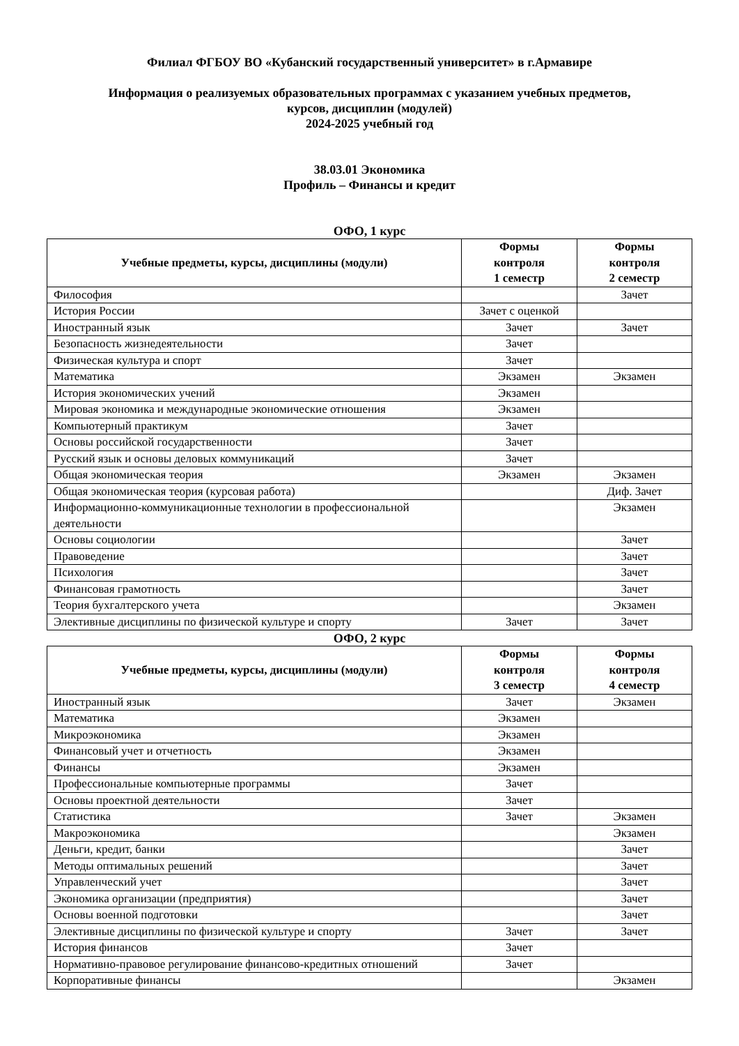Филиал ФГБОУ ВО «Кубанский государственный университет» в г.Армавире
Информация о реализуемых образовательных программах с указанием учебных предметов,
курсов, дисциплин (модулей)
2024-2025 учебный год
38.03.01 Экономика
Профиль – Финансы и кредит
ОФО, 1 курс
| Учебные предметы, курсы, дисциплины (модули) | Формы контроля 1 семестр | Формы контроля 2 семестр |
| --- | --- | --- |
| Философия | | Зачет |
| История России | Зачет с оценкой | |
| Иностранный язык | Зачет | Зачет |
| Безопасность жизнедеятельности | Зачет | |
| Физическая культура и спорт | Зачет | |
| Математика | Экзамен | Экзамен |
| История экономических учений | Экзамен | |
| Мировая экономика и международные экономические отношения | Экзамен | |
| Компьютерный практикум | Зачет | |
| Основы российской государственности | Зачет | |
| Русский язык и основы деловых коммуникаций | Зачет | |
| Общая экономическая теория | Экзамен | Экзамен |
| Общая экономическая теория (курсовая работа) | | Диф. Зачет |
| Информационно-коммуникационные технологии в профессиональной деятельности | | Экзамен |
| Основы социологии | | Зачет |
| Правоведение | | Зачет |
| Психология | | Зачет |
| Финансовая грамотность | | Зачет |
| Теория бухгалтерского учета | | Экзамен |
| Элективные дисциплины по физической культуре и спорту | Зачет | Зачет |
ОФО, 2 курс
| Учебные предметы, курсы, дисциплины (модули) | Формы контроля 3 семестр | Формы контроля 4 семестр |
| --- | --- | --- |
| Иностранный язык | Зачет | Экзамен |
| Математика | Экзамен | |
| Микроэкономика | Экзамен | |
| Финансовый учет и отчетность | Экзамен | |
| Финансы | Экзамен | |
| Профессиональные компьютерные программы | Зачет | |
| Основы проектной деятельности | Зачет | |
| Статистика | Зачет | Экзамен |
| Макроэкономика | | Экзамен |
| Деньги, кредит, банки | | Зачет |
| Методы оптимальных решений | | Зачет |
| Управленческий учет | | Зачет |
| Экономика организации (предприятия) | | Зачет |
| Основы военной подготовки | | Зачет |
| Элективные дисциплины по физической культуре и спорту | Зачет | Зачет |
| История финансов | Зачет | |
| Нормативно-правовое регулирование финансово-кредитных отношений | Зачет | |
| Корпоративные финансы | | Экзамен |